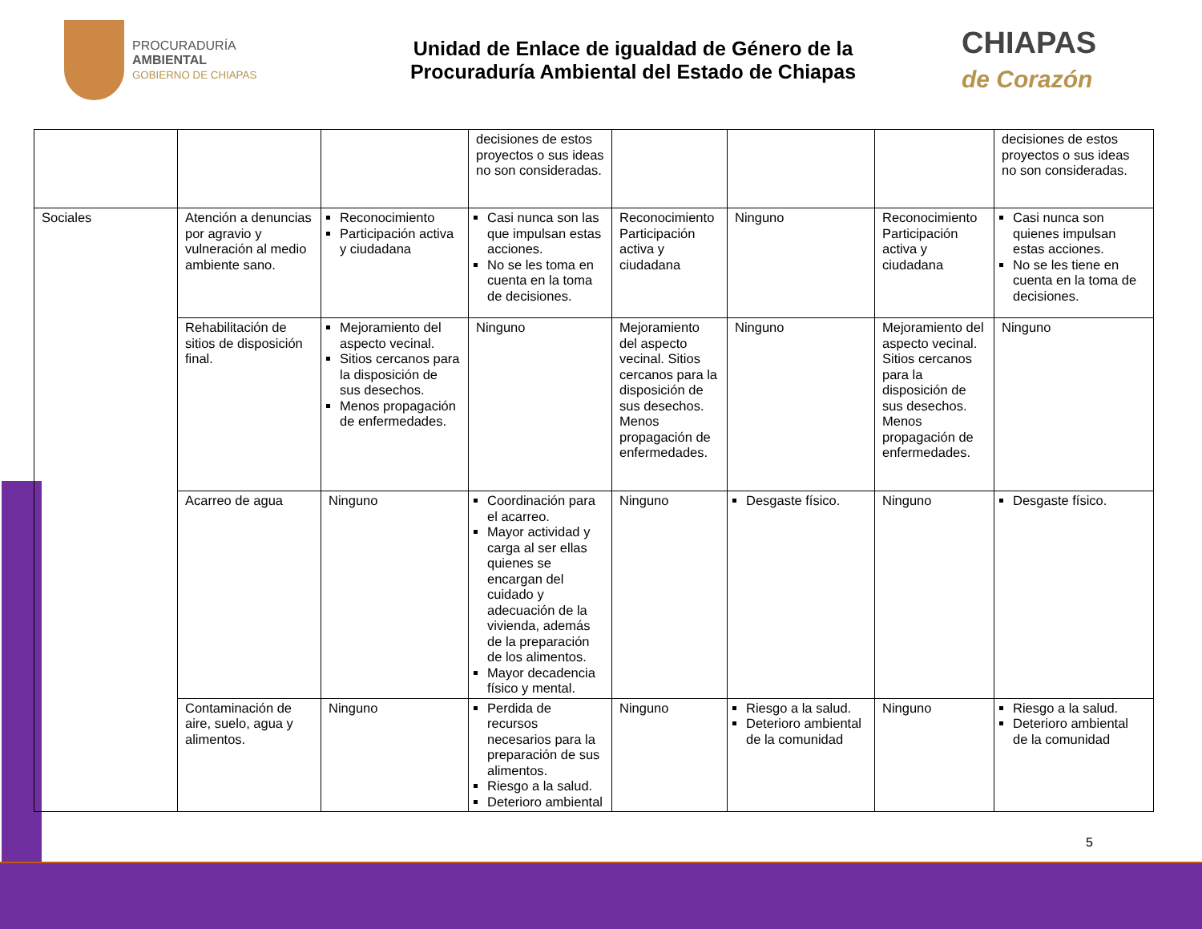PROCURADURÍA
AMBIENTAL
GOBIERNO DE CHIAPAS
Unidad de Enlace de igualdad de Género de la
Procuraduría Ambiental del Estado de Chiapas
CHIAPAS
de Corazón
| | | | decisiones de estos proyectos o sus ideas no son consideradas. | | | | decisiones de estos proyectos o sus ideas no son consideradas. |
| Sociales | Atención a denuncias por agravio y vulneración al medio ambiente sano. | Reconocimiento Participación activa y ciudadana | Casi nunca son las que impulsan estas acciones. No se les toma en cuenta en la toma de decisiones. | Reconocimiento Participación activa y ciudadana | Ninguno | Reconocimiento Participación activa y ciudadana | Casi nunca son quienes impulsan estas acciones. No se les tiene en cuenta en la toma de decisiones. |
| | Rehabilitación de sitios de disposición final. | Mejoramiento del aspecto vecinal. Sitios cercanos para la disposición de sus desechos. Menos propagación de enfermedades. | Ninguno | Mejoramiento del aspecto vecinal. Sitios cercanos para la disposición de sus desechos. Menos propagación de enfermedades. | Ninguno | Mejoramiento del aspecto vecinal. Sitios cercanos para la disposición de sus desechos. Menos propagación de enfermedades. | Ninguno |
| | Acarreo de agua | Ninguno | Coordinación para el acarreo. Mayor actividad y carga al ser ellas quienes se encargan del cuidado y adecuación de la vivienda, además de la preparación de los alimentos. Mayor decadencia físico y mental. | Ninguno | Desgaste físico. | Ninguno | Desgaste físico. |
| | Contaminación de aire, suelo, agua y alimentos. | Ninguno | Perdida de recursos necesarios para la preparación de sus alimentos. Riesgo a la salud. Deterioro ambiental | Ninguno | Riesgo a la salud. Deterioro ambiental de la comunidad | Ninguno | Riesgo a la salud. Deterioro ambiental de la comunidad |
5